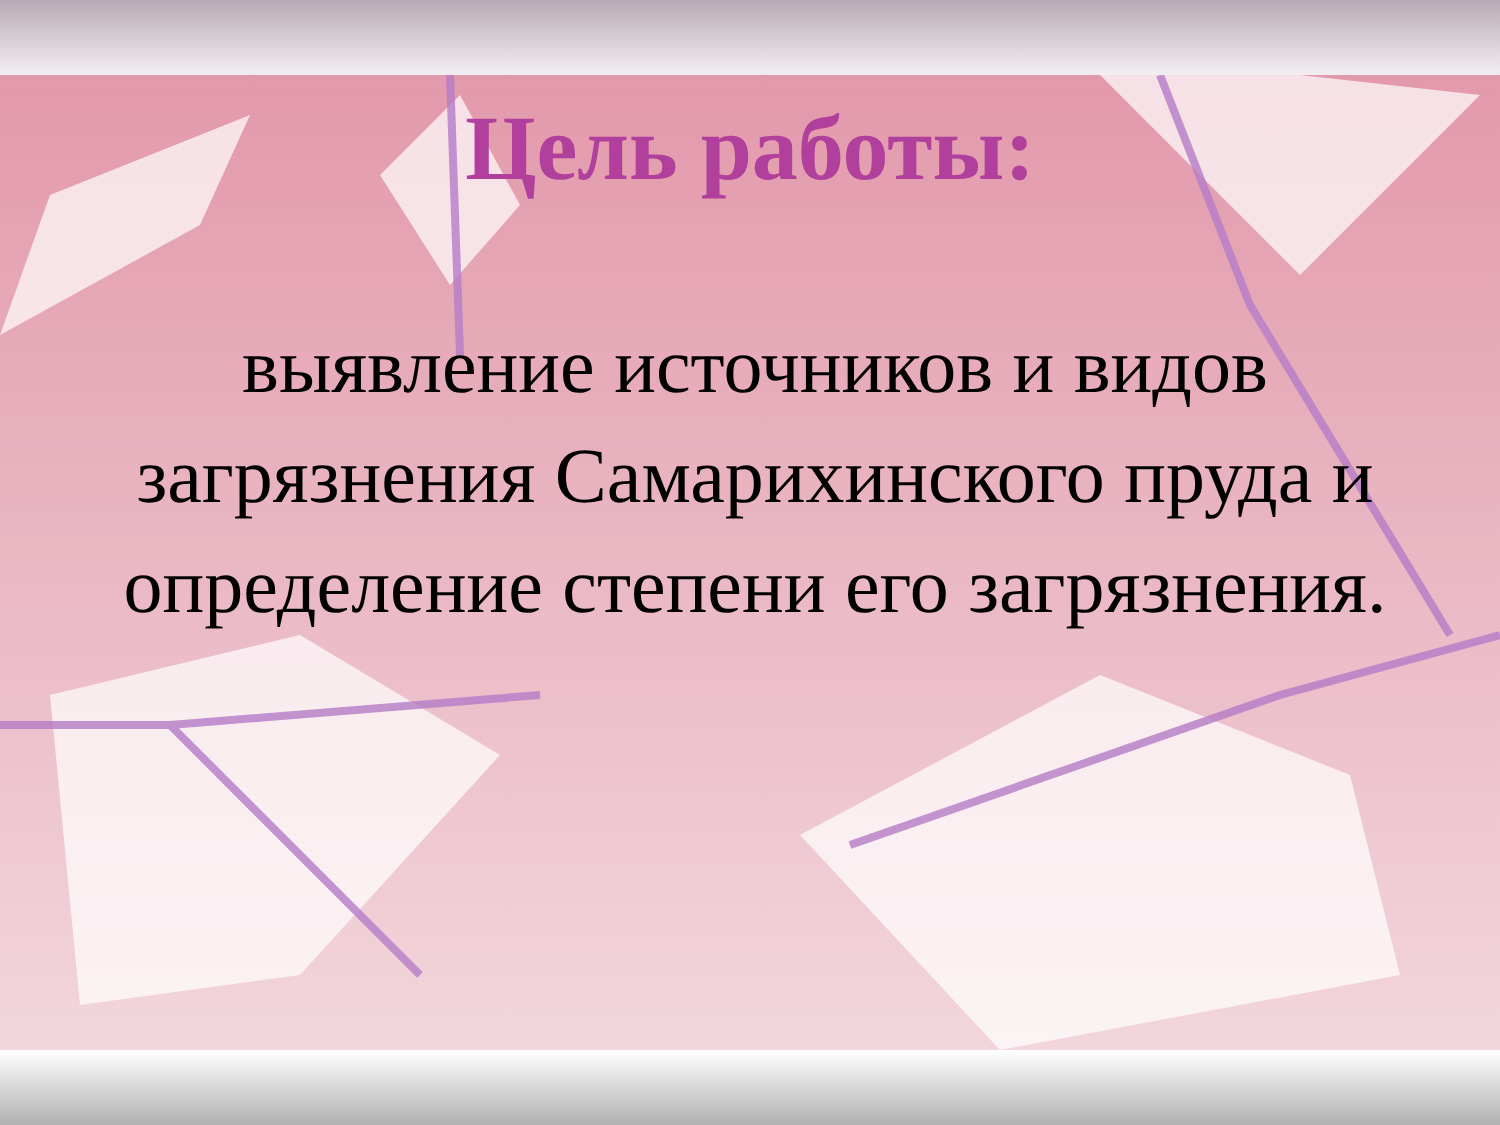Цель работы:
выявление источников и видов загрязнения Самарихинского пруда и определение степени его загрязнения.